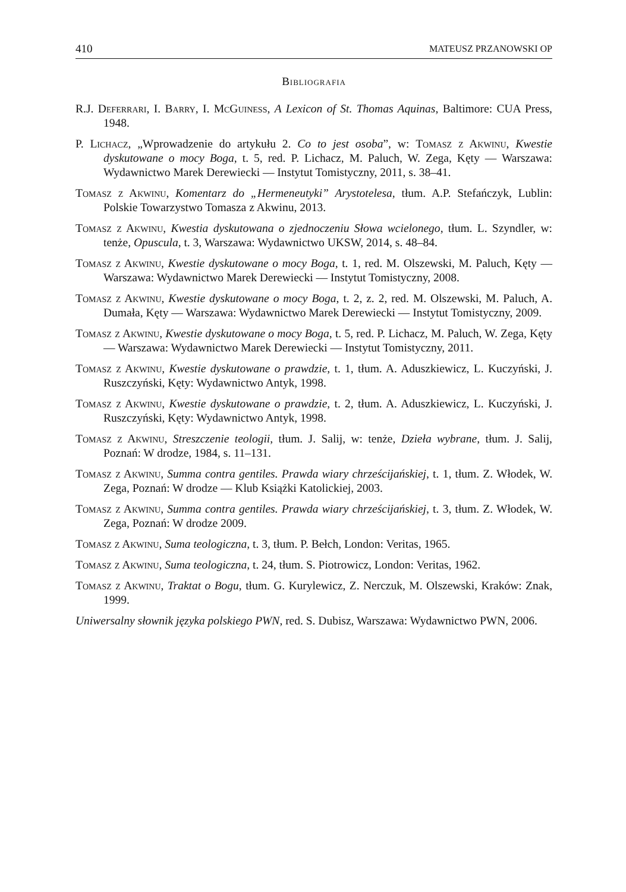410 MATEUSZ PRZANOWSKI OP
Bibliografia
R.J. Deferrari, I. Barry, I. McGuiness, A Lexicon of St. Thomas Aquinas, Baltimore: CUA Press, 1948.
P. Lichacz, „Wprowadzenie do artykułu 2. Co to jest osoba”, w: Tomasz z Akwinu, Kwestie dyskutowane o mocy Boga, t. 5, red. P. Lichacz, M. Paluch, W. Zega, Kęty — Warszawa: Wydawnictwo Marek Derewiecki — Instytut Tomistyczny, 2011, s. 38–41.
Tomasz z Akwinu, Komentarz do „Hermeneutyki” Arystotelesa, tłum. A.P. Stefańczyk, Lublin: Polskie Towarzystwo Tomasza z Akwinu, 2013.
Tomasz z Akwinu, Kwestia dyskutowana o zjednoczeniu Słowa wcielonego, tłum. L. Szyndler, w: tenże, Opuscula, t. 3, Warszawa: Wydawnictwo UKSW, 2014, s. 48–84.
Tomasz z Akwinu, Kwestie dyskutowane o mocy Boga, t. 1, red. M. Olszewski, M. Paluch, Kęty — Warszawa: Wydawnictwo Marek Derewiecki — Instytut Tomistyczny, 2008.
Tomasz z Akwinu, Kwestie dyskutowane o mocy Boga, t. 2, z. 2, red. M. Olszewski, M. Paluch, A. Dumała, Kęty — Warszawa: Wydawnictwo Marek Derewiecki — Instytut Tomistyczny, 2009.
Tomasz z Akwinu, Kwestie dyskutowane o mocy Boga, t. 5, red. P. Lichacz, M. Paluch, W. Zega, Kęty — Warszawa: Wydawnictwo Marek Derewiecki — Instytut Tomistyczny, 2011.
Tomasz z Akwinu, Kwestie dyskutowane o prawdzie, t. 1, tłum. A. Aduszkiewicz, L. Kuczyński, J. Ruszczyński, Kęty: Wydawnictwo Antyk, 1998.
Tomasz z Akwinu, Kwestie dyskutowane o prawdzie, t. 2, tłum. A. Aduszkiewicz, L. Kuczyński, J. Ruszczyński, Kęty: Wydawnictwo Antyk, 1998.
Tomasz z Akwinu, Streszczenie teologii, tłum. J. Salij, w: tenże, Dzieła wybrane, tłum. J. Salij, Poznań: W drodze, 1984, s. 11–131.
Tomasz z Akwinu, Summa contra gentiles. Prawda wiary chrześcijańskiej, t. 1, tłum. Z. Włodek, W. Zega, Poznań: W drodze — Klub Książki Katolickiej, 2003.
Tomasz z Akwinu, Summa contra gentiles. Prawda wiary chrześcijańskiej, t. 3, tłum. Z. Włodek, W. Zega, Poznań: W drodze 2009.
Tomasz z Akwinu, Suma teologiczna, t. 3, tłum. P. Bełch, London: Veritas, 1965.
Tomasz z Akwinu, Suma teologiczna, t. 24, tłum. S. Piotrowicz, London: Veritas, 1962.
Tomasz z Akwinu, Traktat o Bogu, tłum. G. Kurylewicz, Z. Nerczuk, M. Olszewski, Kraków: Znak, 1999.
Uniwersalny słownik języka polskiego PWN, red. S. Dubisz, Warszawa: Wydawnictwo PWN, 2006.